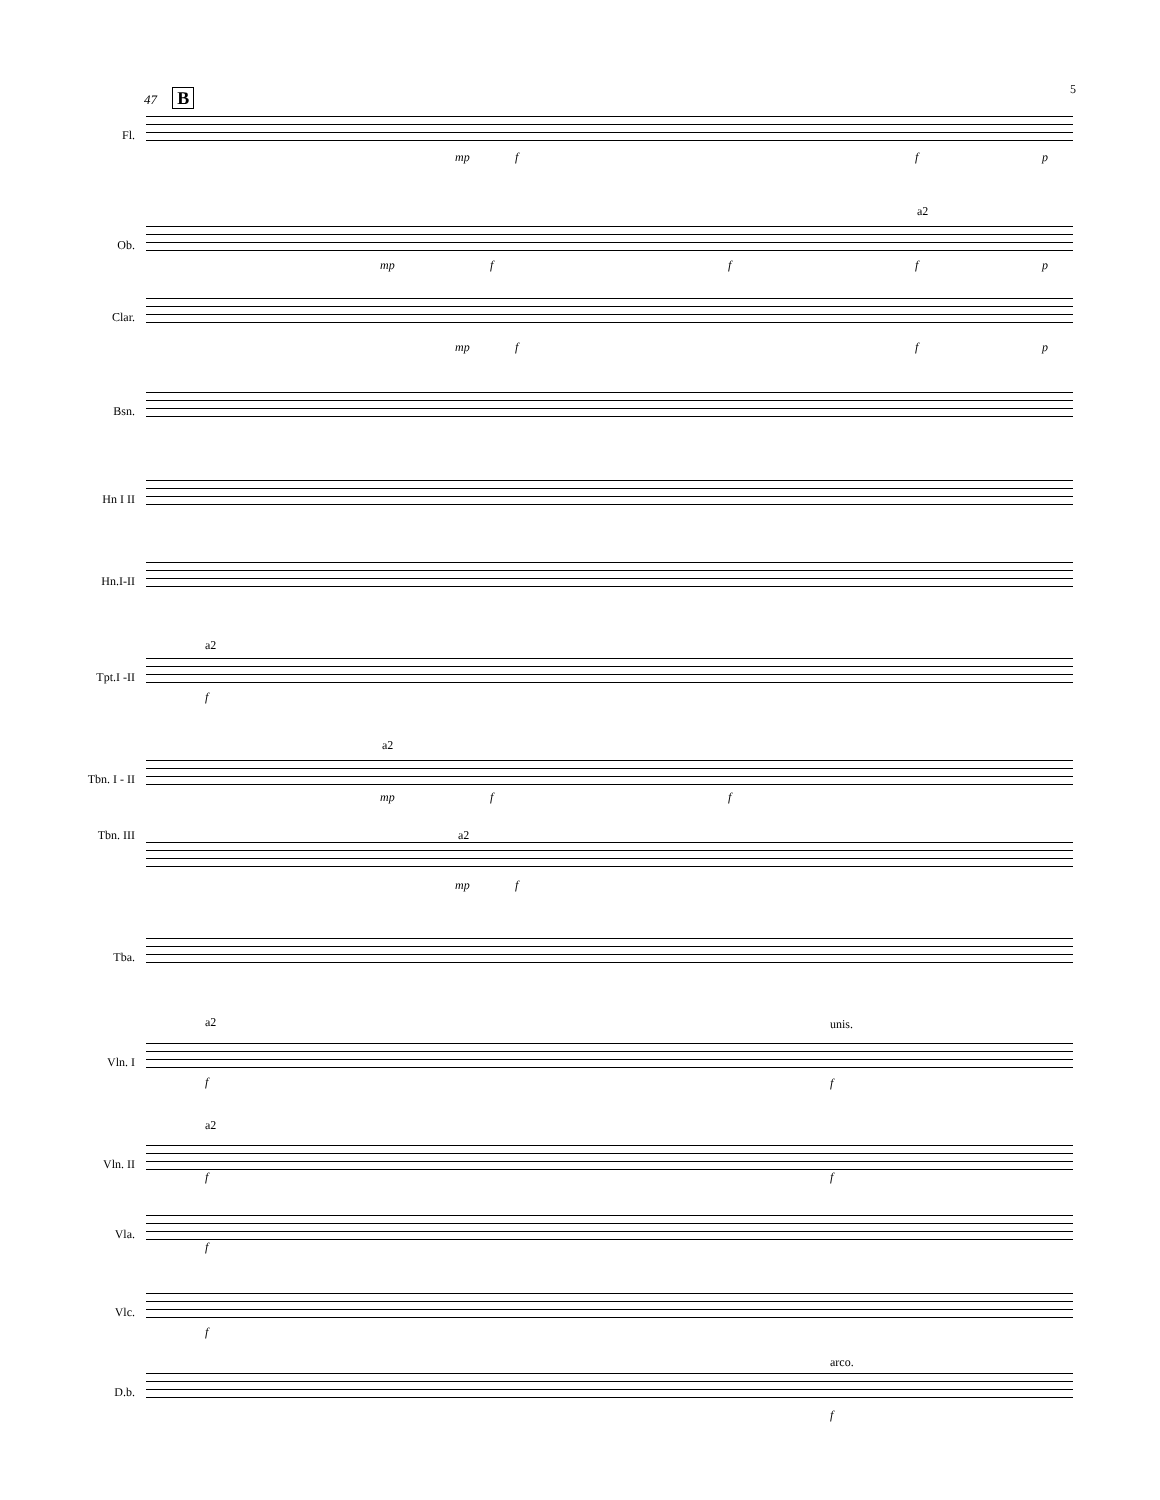5 47 B
Fl.
Ob.
Clar.
Bsn.
Hn I II
Hn.I-II
Tpt.I -II
Tbn. I - II
Tbn. III
Tba.
Vln. I
Vln. II
Vla.
Vlc.
D.b.
mp f f p
a2
mp f f f p
mp f f p
a2
f
a2
mp f f
a2
mp f
a2
f
unis.
f
a2
f f
f
f
arco.
f